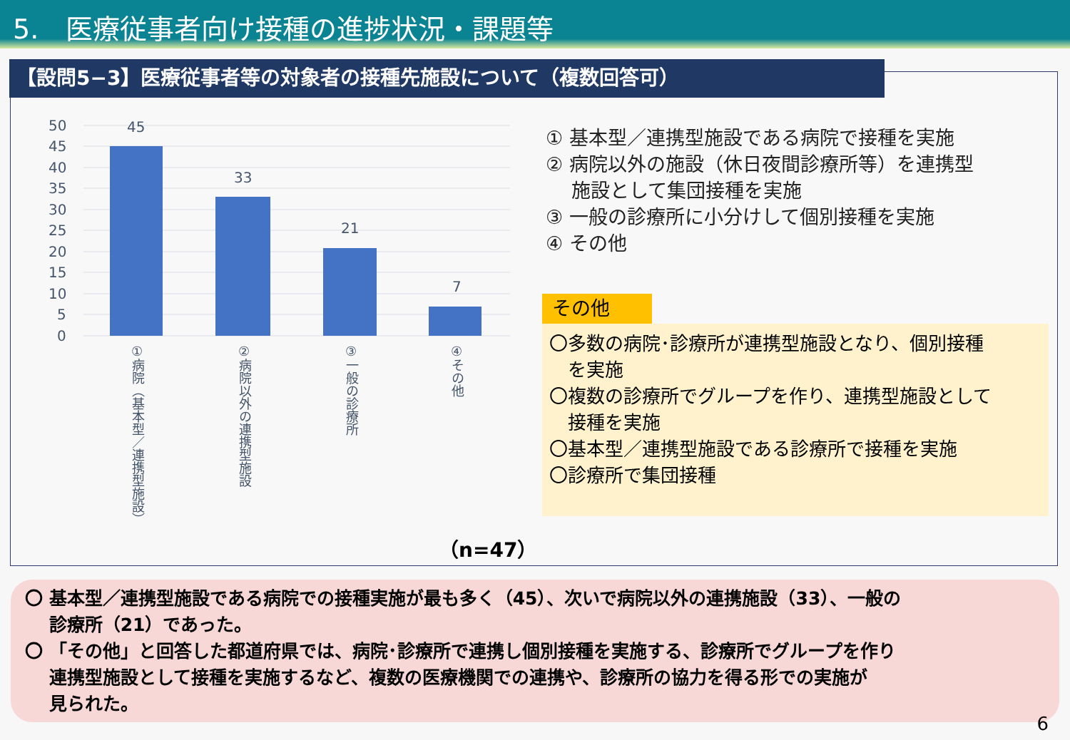5.　医療従事者向け接種の進捗状況・課題等
【設問5−3】医療従事者等の対象者の接種先施設について（複数回答可）
50
45
40
35
30
25
20
15
10
5
0
45
33
21
7
①病院（基本型／連携型施設）
②病院以外の連携型施設
③一般の診療所
④その他
① 基本型／連携型施設である病院で接種を実施
② 病院以外の施設（休日夜間診療所等）を連携型
　 施設として集団接種を実施
③ 一般の診療所に小分けして個別接種を実施
④ その他
その他
〇多数の病院･診療所が連携型施設となり、個別接種
　を実施
〇複数の診療所でグループを作り、連携型施設として
　接種を実施
〇基本型／連携型施設である診療所で接種を実施
〇診療所で集団接種
（n=47）
〇 基本型／連携型施設である病院での接種実施が最も多く（45）、次いで病院以外の連携施設（33）、一般の
　 診療所（21）であった。
〇 「その他」と回答した都道府県では、病院･診療所で連携し個別接種を実施する、診療所でグループを作り
　 連携型施設として接種を実施するなど、複数の医療機関での連携や、診療所の協力を得る形での実施が
　 見られた。
6